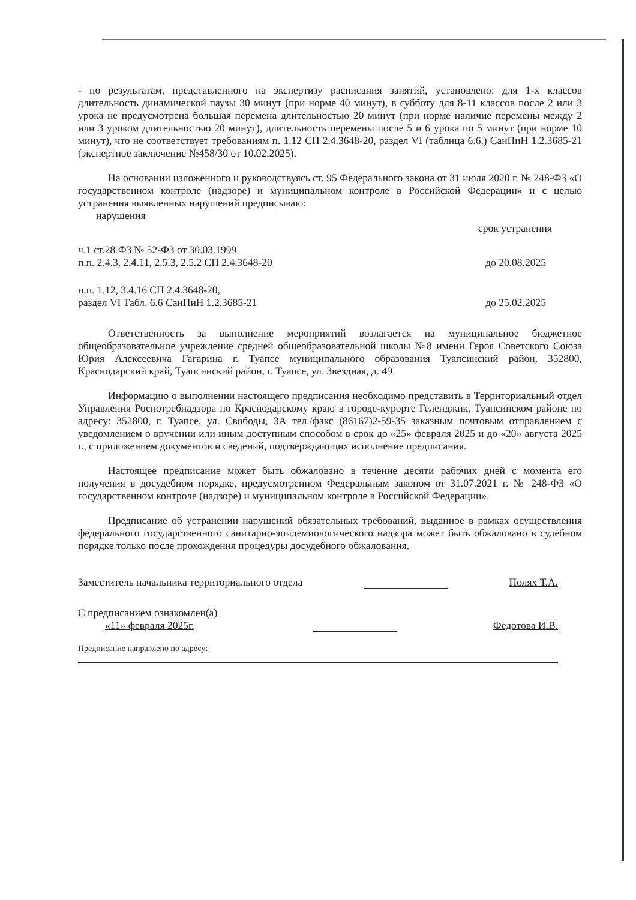- по результатам, представленного на экспертизу расписания занятий, установлено: для 1-х классов длительность динамической паузы 30 минут (при норме 40 минут), в субботу для 8-11 классов после 2 или 3 урока не предусмотрена большая перемена длительностью 20 минут (при норме наличие перемены между 2 или 3 уроком длительностью 20 минут), длительность перемены после 5 и 6 урока по 5 минут (при норме 10 минут), что не соответствует требованиям п. 1.12 СП 2.4.3648-20, раздел VI (таблица 6.6.) СанПиН 1.2.3685-21 (экспертное заключение №458/30 от 10.02.2025).
На основании изложенного и руководствуясь ст. 95 Федерального закона от 31 июля 2020 г. № 248-ФЗ «О государственном контроле (надзоре) и муниципальном контроле в Российской Федерации» и с целью устранения выявленных нарушений предписываю:
нарушения
срок устранения
ч.1 ст.28 ФЗ № 52-ФЗ от 30.03.1999
п.п. 2.4.3, 2.4.11, 2.5.3, 2.5.2 СП 2.4.3648-20
до 20.08.2025
п.п. 1.12, 3.4.16 СП 2.4.3648-20,
раздел VI Табл. 6.6 СанПиН 1.2.3685-21
до 25.02.2025
Ответственность за выполнение мероприятий возлагается на муниципальное бюджетное общеобразовательное учреждение средней общеобразовательной школы №8 имени Героя Советского Союза Юрия Алексеевича Гагарина г. Туапсе муниципального образования Туапсинский район, 352800, Краснодарский край, Туапсинский район, г. Туапсе, ул. Звездная, д. 49.
Информацию о выполнении настоящего предписания необходимо представить в Территориальный отдел Управления Роспотребнадзора по Краснодарскому краю в городе-курорте Геленджик, Туапсинском районе по адресу: 352800, г. Туапсе, ул. Свободы, 3А тел./факс (86167)2-59-35 заказным почтовым отправлением с уведомлением о вручении или иным доступным способом в срок до «25» февраля 2025 и до «20» августа 2025 г., с приложением документов и сведений, подтверждающих исполнение предписания.
Настоящее предписание может быть обжаловано в течение десяти рабочих дней с момента его получения в досудебном порядке, предусмотренном Федеральным законом от 31.07.2021 г. № 248-ФЗ «О государственном контроле (надзоре) и муниципальном контроле в Российской Федерации».
Предписание об устранении нарушений обязательных требований, выданное в рамках осуществления федерального государственного санитарно-эпидемиологического надзора может быть обжаловано в судебном порядке только после прохождения процедуры досудебного обжалования.
Заместитель начальника территориального отдела
Полях Т.А.
С предписанием ознакомлен(а)
«11» февраля 2025г.
Федотова И.В.
Предписание направлено по адресу: